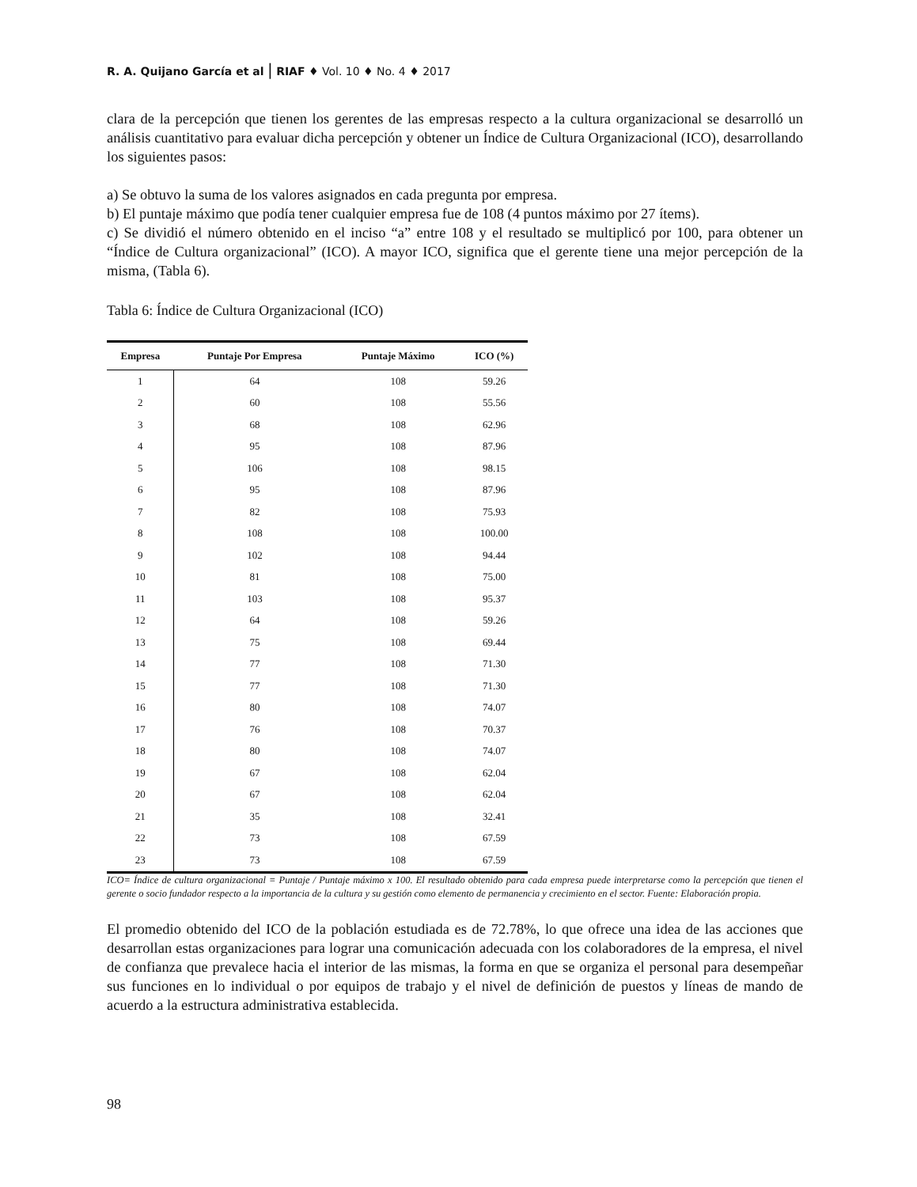R. A. Quijano García et al | RIAF ♦ Vol. 10 ♦ No. 4 ♦ 2017
clara de la percepción que tienen los gerentes de las empresas respecto a la cultura organizacional se desarrolló un análisis cuantitativo para evaluar dicha percepción y obtener un Índice de Cultura Organizacional (ICO), desarrollando los siguientes pasos:
a) Se obtuvo la suma de los valores asignados en cada pregunta por empresa.
b) El puntaje máximo que podía tener cualquier empresa fue de 108 (4 puntos máximo por 27 ítems).
c) Se dividió el número obtenido en el inciso “a” entre 108 y el resultado se multiplicó por 100, para obtener un “Índice de Cultura organizacional” (ICO). A mayor ICO, significa que el gerente tiene una mejor percepción de la misma, (Tabla 6).
Tabla 6: Índice de Cultura Organizacional (ICO)
| Empresa | Puntaje Por Empresa | Puntaje Máximo | ICO (%) |
| --- | --- | --- | --- |
| 1 | 64 | 108 | 59.26 |
| 2 | 60 | 108 | 55.56 |
| 3 | 68 | 108 | 62.96 |
| 4 | 95 | 108 | 87.96 |
| 5 | 106 | 108 | 98.15 |
| 6 | 95 | 108 | 87.96 |
| 7 | 82 | 108 | 75.93 |
| 8 | 108 | 108 | 100.00 |
| 9 | 102 | 108 | 94.44 |
| 10 | 81 | 108 | 75.00 |
| 11 | 103 | 108 | 95.37 |
| 12 | 64 | 108 | 59.26 |
| 13 | 75 | 108 | 69.44 |
| 14 | 77 | 108 | 71.30 |
| 15 | 77 | 108 | 71.30 |
| 16 | 80 | 108 | 74.07 |
| 17 | 76 | 108 | 70.37 |
| 18 | 80 | 108 | 74.07 |
| 19 | 67 | 108 | 62.04 |
| 20 | 67 | 108 | 62.04 |
| 21 | 35 | 108 | 32.41 |
| 22 | 73 | 108 | 67.59 |
| 23 | 73 | 108 | 67.59 |
ICO= Índice de cultura organizacional = Puntaje / Puntaje máximo x 100. El resultado obtenido para cada empresa puede interpretarse como la percepción que tienen el gerente o socio fundador respecto a la importancia de la cultura y su gestión como elemento de permanencia y crecimiento en el sector. Fuente: Elaboración propia.
El promedio obtenido del ICO de la población estudiada es de 72.78%, lo que ofrece una idea de las acciones que desarrollan estas organizaciones para lograr una comunicación adecuada con los colaboradores de la empresa, el nivel de confianza que prevalece hacia el interior de las mismas, la forma en que se organiza el personal para desempeñar sus funciones en lo individual o por equipos de trabajo y el nivel de definición de puestos y líneas de mando de acuerdo a la estructura administrativa establecida.
98